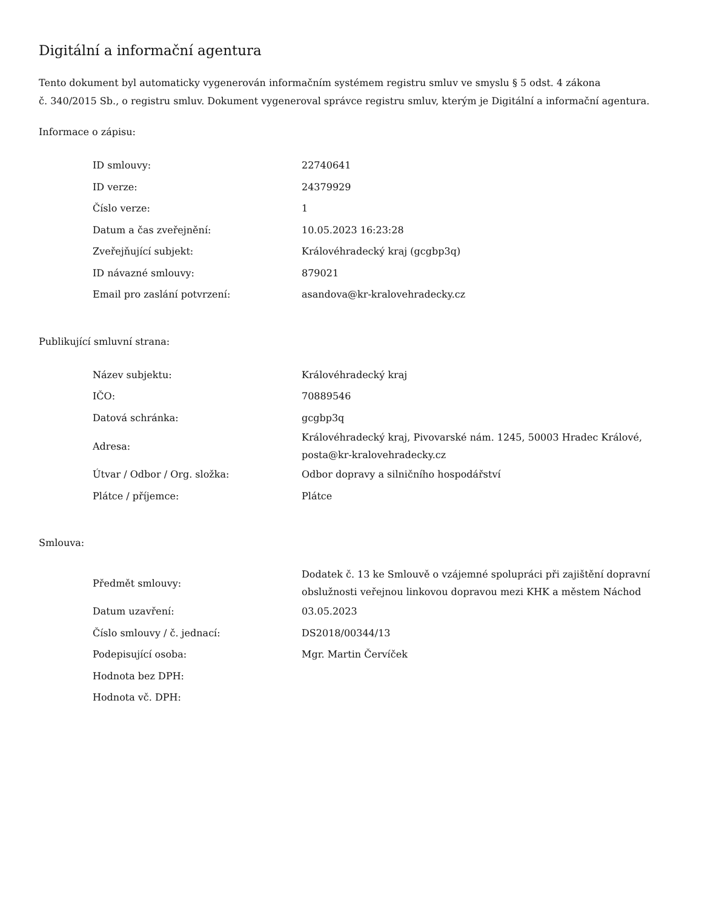Digitální a informační agentura
Tento dokument byl automaticky vygenerován informačním systémem registru smluv ve smyslu § 5 odst. 4 zákona
č. 340/2015 Sb., o registru smluv. Dokument vygeneroval správce registru smluv, kterým je Digitální a informační agentura.
Informace o zápisu:
| ID smlouvy: | 22740641 |
| ID verze: | 24379929 |
| Číslo verze: | 1 |
| Datum a čas zveřejnění: | 10.05.2023 16:23:28 |
| Zveřejňující subjekt: | Královéhradecký kraj (gcgbp3q) |
| ID návazné smlouvy: | 879021 |
| Email pro zaslání potvrzení: | asandova@kr-kralovehradecky.cz |
Publikující smluvní strana:
| Název subjektu: | Královéhradecký kraj |
| IČO: | 70889546 |
| Datová schránka: | gcgbp3q |
| Adresa: | Královéhradecký kraj, Pivovarské nám. 1245, 50003 Hradec Králové, posta@kr-kralovehradecky.cz |
| Útvar / Odbor / Org. složka: | Odbor dopravy a silničního hospodářství |
| Plátce / příjemce: | Plátce |
Smlouva:
| Předmět smlouvy: | Dodatek č. 13 ke Smlouvě o vzájemné spolupráci při zajištění dopravní obslužnosti veřejnou linkovou dopravou mezi KHK a městem Náchod |
| Datum uzavření: | 03.05.2023 |
| Číslo smlouvy / č. jednací: | DS2018/00344/13 |
| Podepisující osoba: | Mgr. Martin Červíček |
| Hodnota bez DPH: | |
| Hodnota vč. DPH: | |